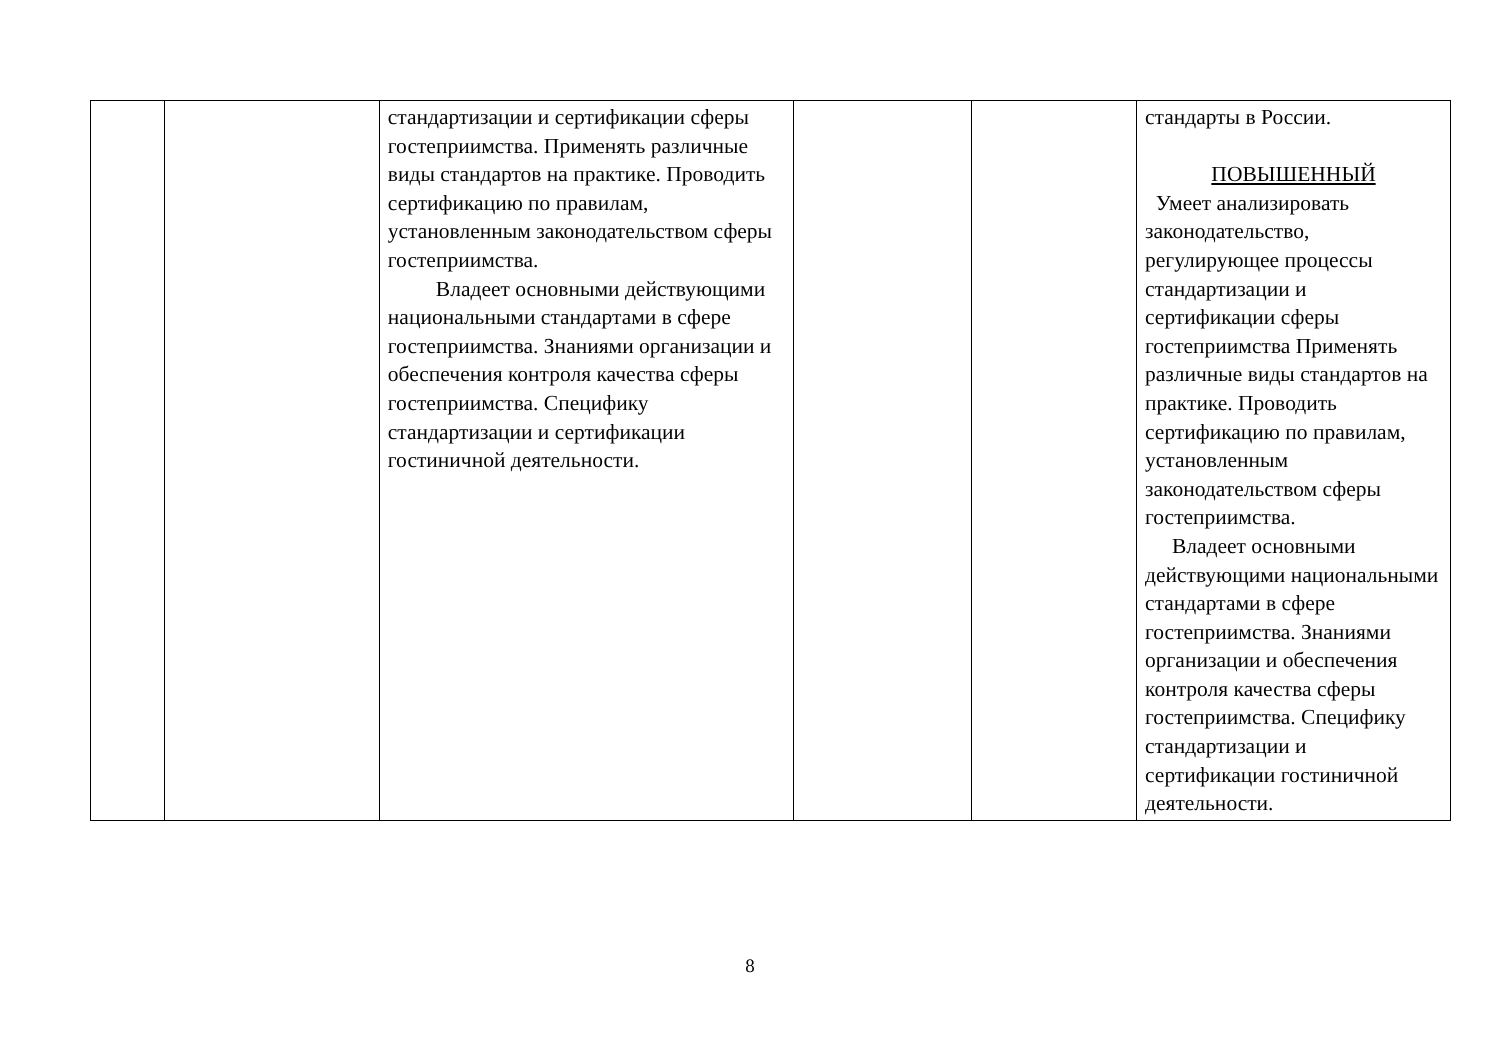| | | стандартизации и сертификации сферы гостеприимства. Применять различные виды стандартов на практике. Проводить сертификацию по правилам, установленным законодательством сферы гостеприимства. Владеет основными действующими национальными стандартами в сфере гостеприимства. Знаниями организации и обеспечения контроля качества сферы гостеприимства. Специфику стандартизации и сертификации гостиничной деятельности. | | | стандарты в России. ПОВЫШЕННЫЙ Умеет анализировать законодательство, регулирующее процессы стандартизации и сертификации сферы гостеприимства Применять различные виды стандартов на практике. Проводить сертификацию по правилам, установленным законодательством сферы гостеприимства. Владеет основными действующими национальными стандартами в сфере гостеприимства. Знаниями организации и обеспечения контроля качества сферы гостеприимства. Специфику стандартизации и сертификации гостиничной деятельности. |
8